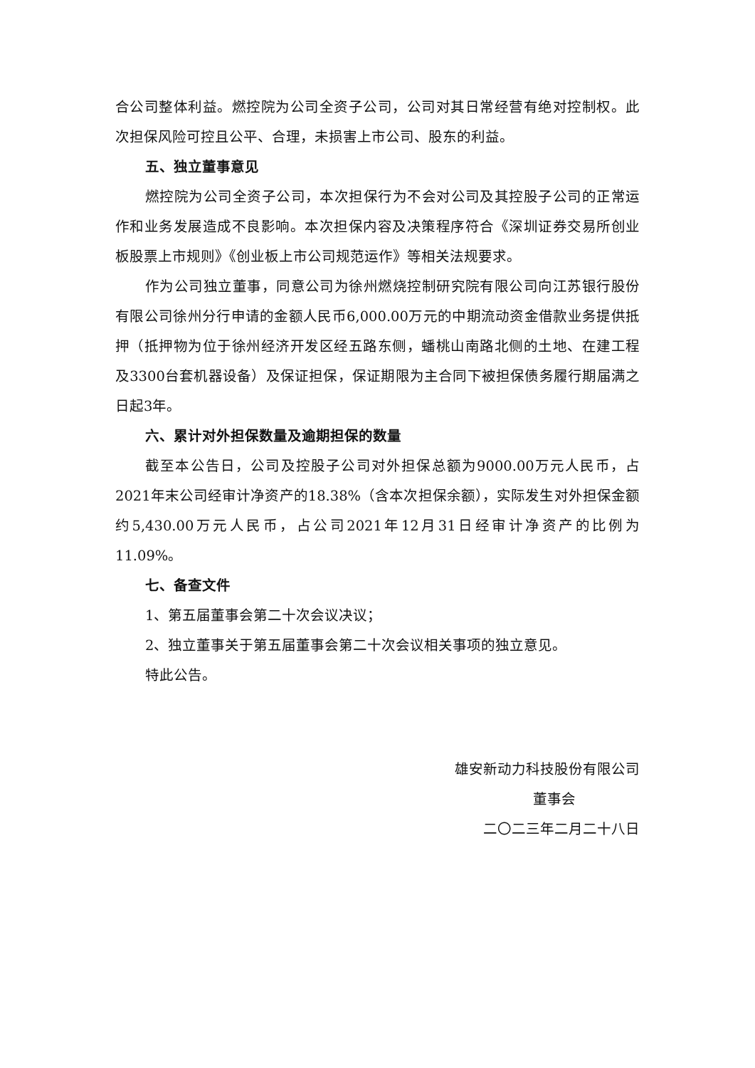合公司整体利益。燃控院为公司全资子公司，公司对其日常经营有绝对控制权。此次担保风险可控且公平、合理，未损害上市公司、股东的利益。
五、独立董事意见
燃控院为公司全资子公司，本次担保行为不会对公司及其控股子公司的正常运作和业务发展造成不良影响。本次担保内容及决策程序符合《深圳证券交易所创业板股票上市规则》《创业板上市公司规范运作》等相关法规要求。
作为公司独立董事，同意公司为徐州燃烧控制研究院有限公司向江苏银行股份有限公司徐州分行申请的金额人民币6,000.00万元的中期流动资金借款业务提供抵押（抵押物为位于徐州经济开发区经五路东侧，蟠桃山南路北侧的土地、在建工程及3300台套机器设备）及保证担保，保证期限为主合同下被担保债务履行期届满之日起3年。
六、累计对外担保数量及逾期担保的数量
截至本公告日，公司及控股子公司对外担保总额为9000.00万元人民币，占2021年末公司经审计净资产的18.38%（含本次担保余额），实际发生对外担保金额约5,430.00万元人民币，占公司2021年12月31日经审计净资产的比例为11.09%。
七、备查文件
1、第五届董事会第二十次会议决议；
2、独立董事关于第五届董事会第二十次会议相关事项的独立意见。
特此公告。
雄安新动力科技股份有限公司
董事会
二〇二三年二月二十八日